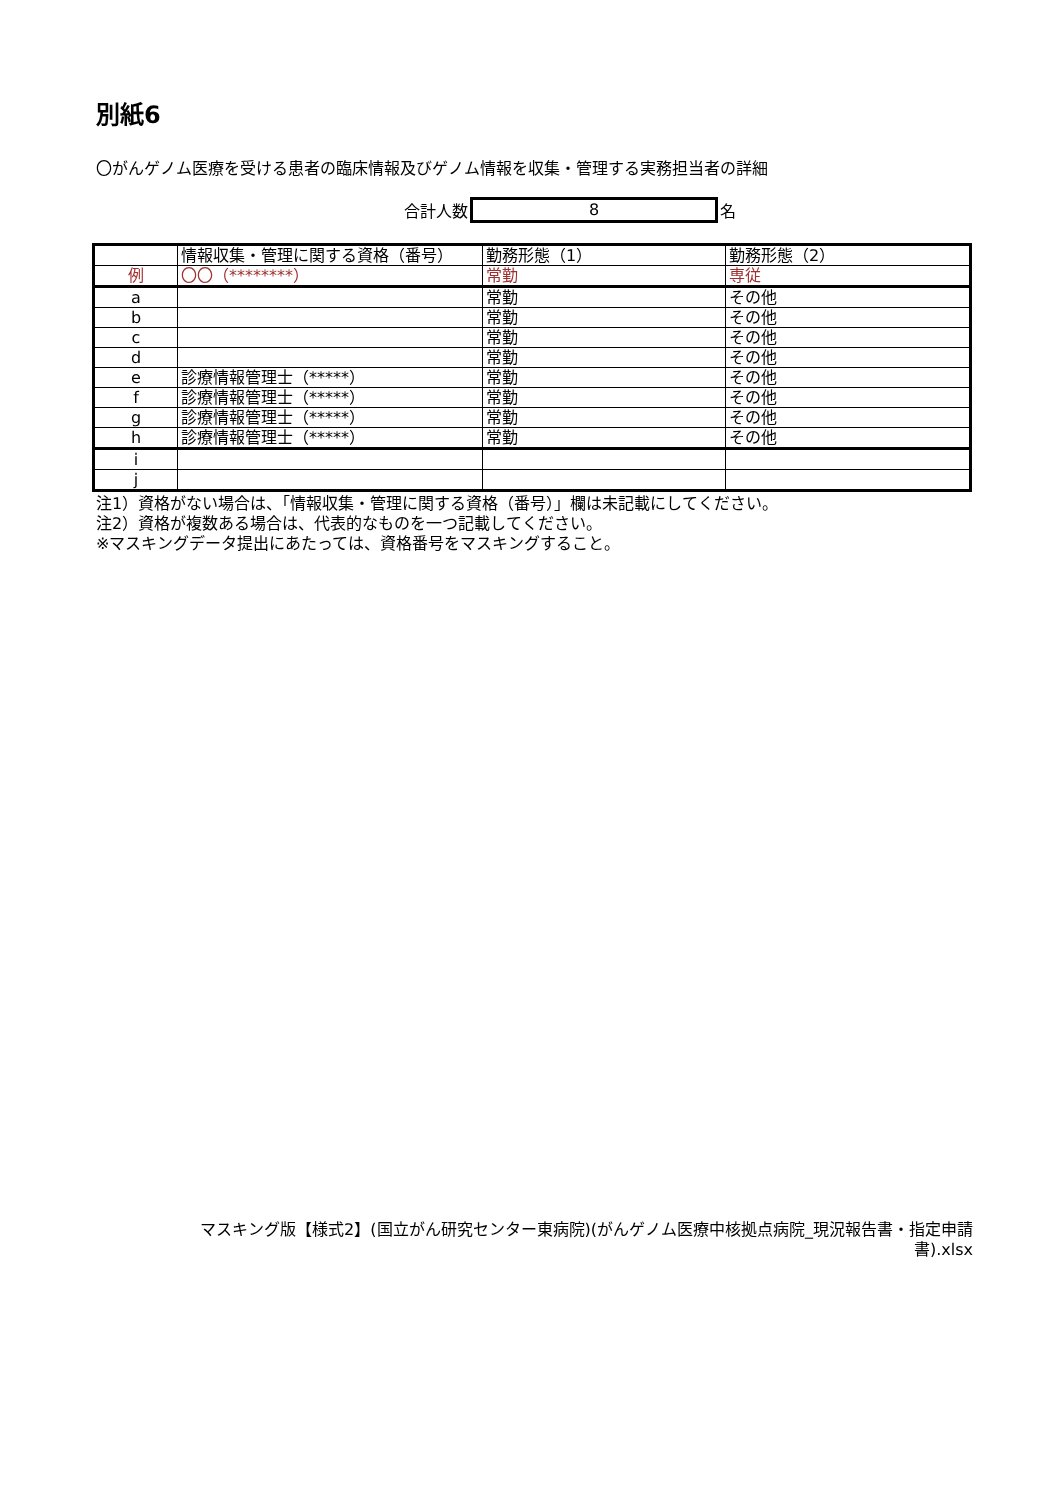別紙6
〇がんゲノム医療を受ける患者の臨床情報及びゲノム情報を収集・管理する実務担当者の詳細
合計人数
8
名
| | 情報収集・管理に関する資格（番号） | 勤務形態（1） | 勤務形態（2） |
| 例 | 〇〇（********） | 常勤 | 専従 |
| a | | 常勤 | その他 |
| b | | 常勤 | その他 |
| c | | 常勤 | その他 |
| d | | 常勤 | その他 |
| e | 診療情報管理士（*****） | 常勤 | その他 |
| f | 診療情報管理士（*****） | 常勤 | その他 |
| g | 診療情報管理士（*****） | 常勤 | その他 |
| h | 診療情報管理士（*****） | 常勤 | その他 |
| i | | | |
| j | | | |
注1）資格がない場合は、「情報収集・管理に関する資格（番号）」欄は未記載にしてください。
注2）資格が複数ある場合は、代表的なものを一つ記載してください。
※マスキングデータ提出にあたっては、資格番号をマスキングすること。
マスキング版【様式2】(国立がん研究センター東病院)(がんゲノム医療中核拠点病院_現況報告書・指定申請書).xlsx